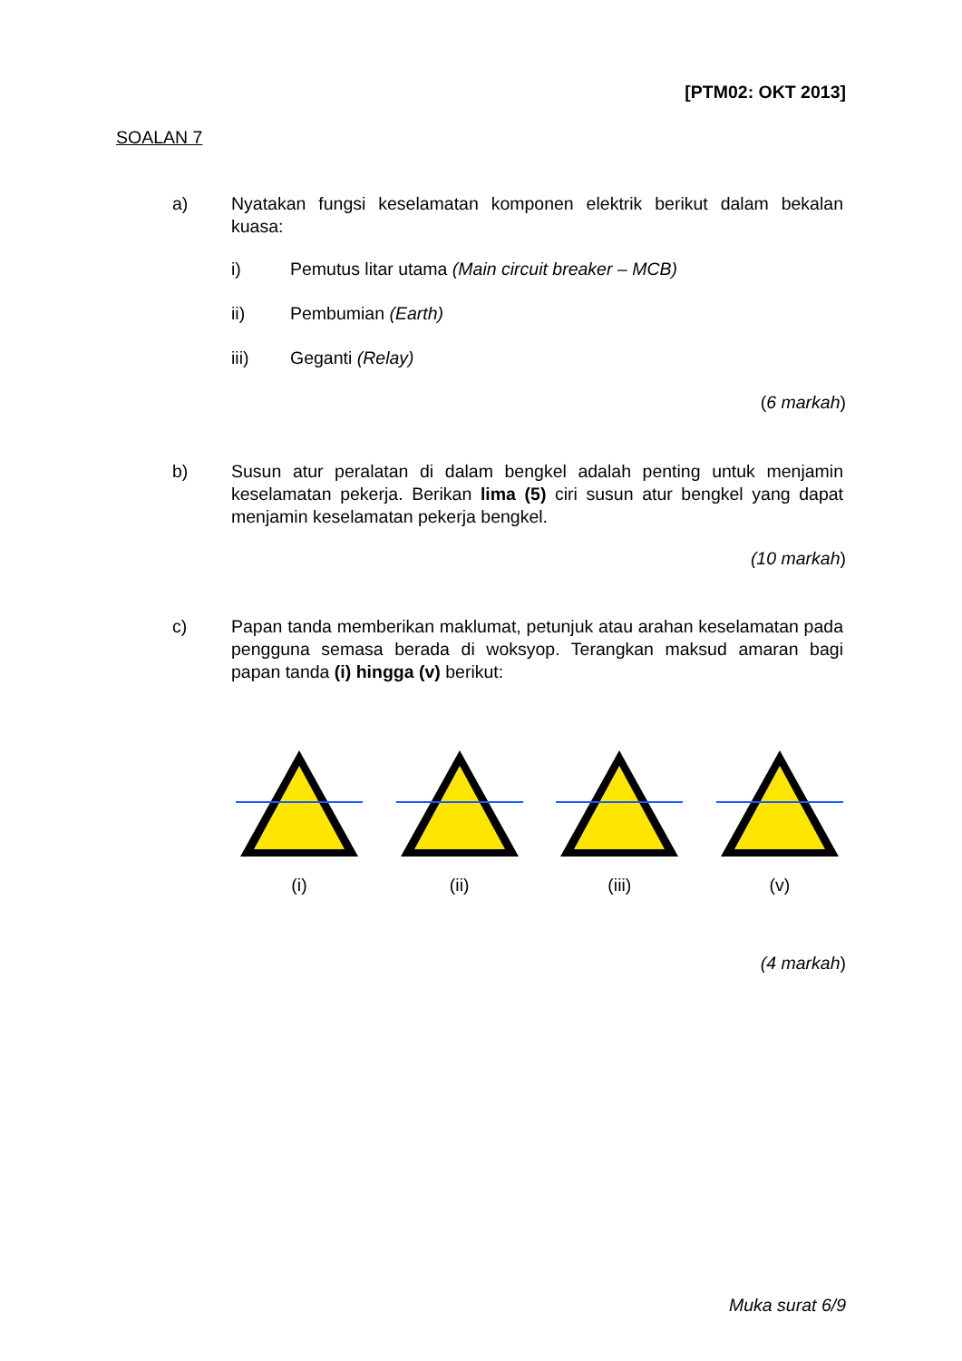[PTM02: OKT 2013]
SOALAN 7
a) Nyatakan fungsi keselamatan komponen elektrik berikut dalam bekalan kuasa:
i) Pemutus litar utama (Main circuit breaker – MCB)
ii) Pembumian (Earth)
iii) Geganti (Relay)
(6 markah)
b) Susun atur peralatan di dalam bengkel adalah penting untuk menjamin keselamatan pekerja. Berikan lima (5) ciri susun atur bengkel yang dapat menjamin keselamatan pekerja bengkel.
(10 markah)
c) Papan tanda memberikan maklumat, petunjuk atau arahan keselamatan pada pengguna semasa berada di woksyop. Terangkan maksud amaran bagi papan tanda (i) hingga (v) berikut:
(i) (ii) (iii) (v)
(4 markah)
Muka surat 6/9